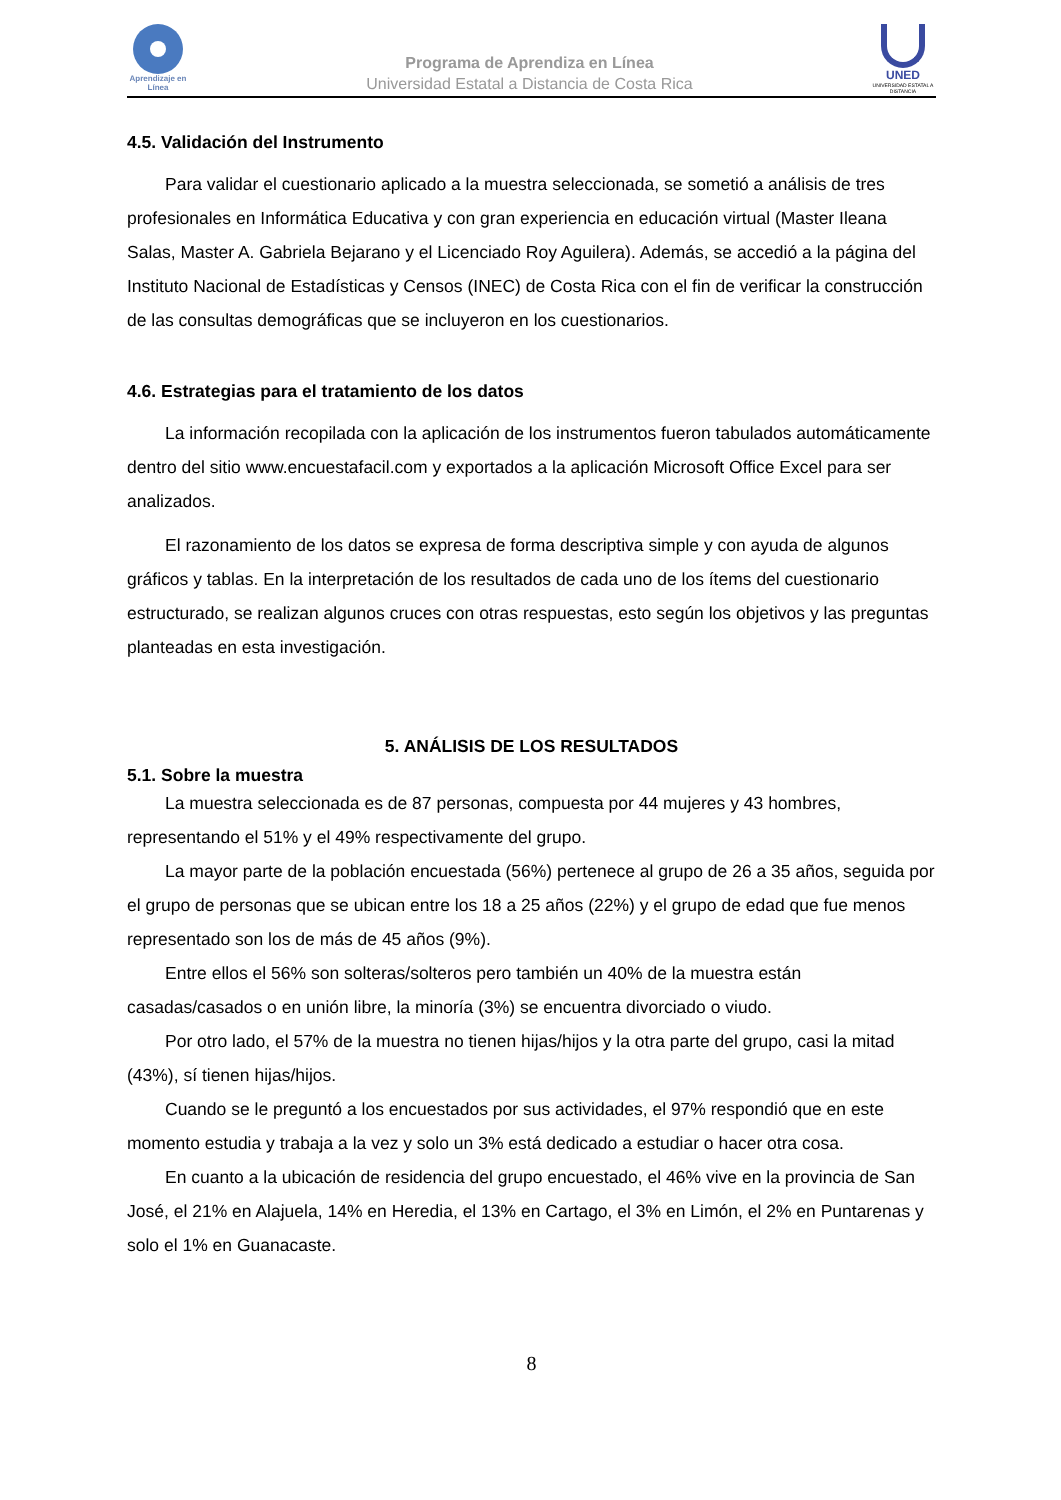Aprendizaje en Línea
Programa de Aprendiza en Línea
Universidad Estatal a Distancia de Costa Rica
UNED
UNIVERSIDAD ESTATAL A DISTANCIA
4.5. Validación del Instrumento
Para validar el cuestionario aplicado a la muestra seleccionada, se sometió a análisis de tres profesionales en Informática Educativa y con gran experiencia en educación virtual (Master Ileana Salas, Master A. Gabriela Bejarano y el Licenciado Roy Aguilera). Además, se accedió a la página del Instituto Nacional de Estadísticas y Censos (INEC) de Costa Rica con el fin de verificar la construcción de las consultas demográficas que se incluyeron en los cuestionarios.
4.6. Estrategias para el tratamiento de los datos
La información recopilada con la aplicación de los instrumentos fueron tabulados automáticamente dentro del sitio www.encuestafacil.com y exportados a la aplicación Microsoft Office Excel para ser analizados.
El razonamiento de los datos se expresa de forma descriptiva simple y con ayuda de algunos gráficos y tablas. En la interpretación de los resultados de cada uno de los ítems del cuestionario estructurado, se realizan algunos cruces con otras respuestas, esto según los objetivos y las preguntas planteadas en esta investigación.
5. ANÁLISIS DE LOS RESULTADOS
5.1. Sobre la muestra
La muestra seleccionada es de 87 personas, compuesta por 44 mujeres y 43 hombres, representando el 51% y el 49% respectivamente del grupo.
La mayor parte de la población encuestada (56%) pertenece al grupo de 26 a 35 años, seguida por el grupo de personas que se ubican entre los 18 a 25 años (22%) y el grupo de edad que fue menos representado son los de más de 45 años (9%).
Entre ellos el 56% son solteras/solteros pero también un 40% de la muestra están casadas/casados o en unión libre, la minoría (3%) se encuentra divorciado o viudo.
Por otro lado, el 57% de la muestra no tienen hijas/hijos y la otra parte del grupo, casi la mitad (43%), sí tienen hijas/hijos.
Cuando se le preguntó a los encuestados por sus actividades, el 97% respondió que en este momento estudia y trabaja a la vez y solo un 3% está dedicado a estudiar o hacer otra cosa.
En cuanto a la ubicación de residencia del grupo encuestado, el 46% vive en la provincia de San José, el 21% en Alajuela, 14% en Heredia, el 13% en Cartago, el 3% en Limón, el 2% en Puntarenas y solo el 1% en Guanacaste.
8